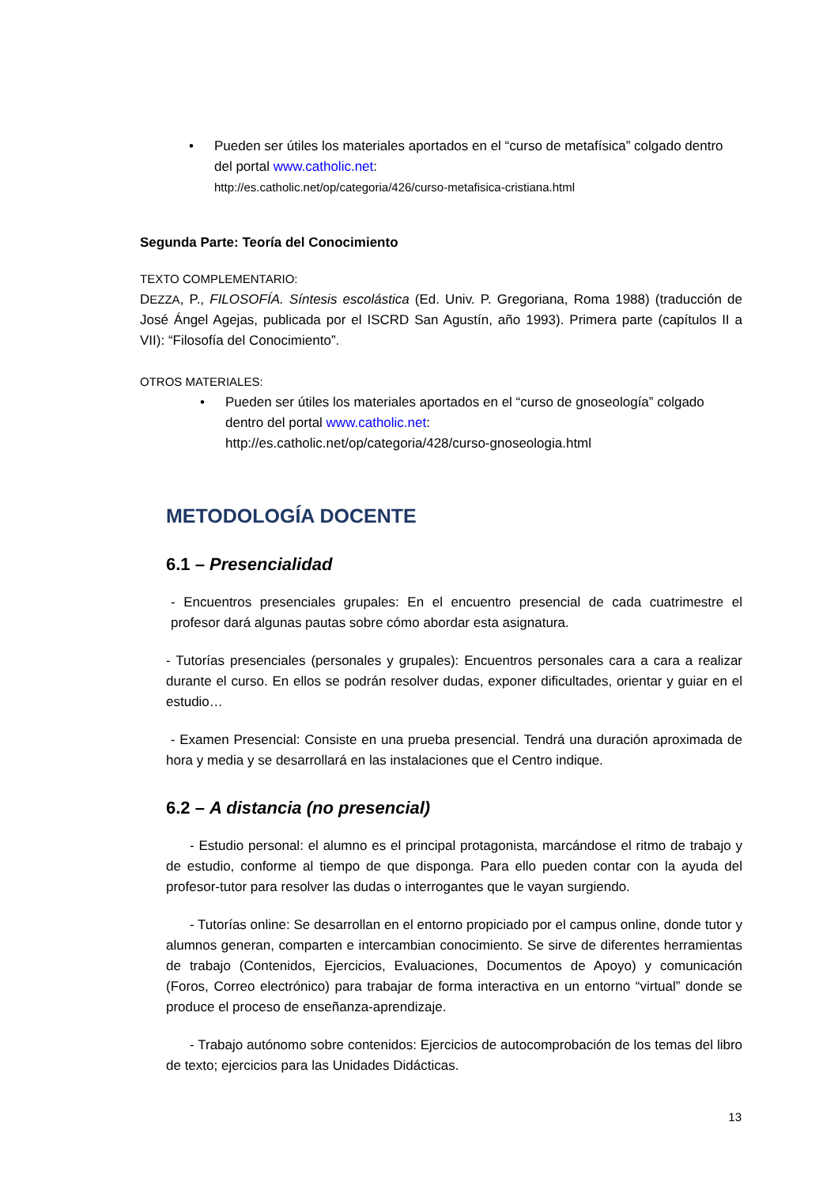• Pueden ser útiles los materiales aportados en el “curso de metafísica” colgado dentro del portal www.catholic.net:
http://es.catholic.net/op/categoria/426/curso-metafisica-cristiana.html
Segunda Parte: Teoría del Conocimiento
TEXTO COMPLEMENTARIO:
DEZZA, P., FILOSOFÍA. Síntesis escolástica (Ed. Univ. P. Gregoriana, Roma 1988) (traducción de José Ángel Agejas, publicada por el ISCRD San Agustín, año 1993). Primera parte (capítulos II a VII): “Filosofía del Conocimiento”.
OTROS MATERIALES:
• Pueden ser útiles los materiales aportados en el “curso de gnoseología” colgado dentro del portal www.catholic.net:
http://es.catholic.net/op/categoria/428/curso-gnoseologia.html
METODOLOGÍA DOCENTE
6.1 – Presencialidad
- Encuentros presenciales grupales: En el encuentro presencial de cada cuatrimestre el profesor dará algunas pautas sobre cómo abordar esta asignatura.
- Tutorías presenciales (personales y grupales): Encuentros personales cara a cara a realizar durante el curso. En ellos se podrán resolver dudas, exponer dificultades, orientar y guiar en el estudio…
- Examen Presencial: Consiste en una prueba presencial. Tendrá una duración aproximada de hora y media y se desarrollará en las instalaciones que el Centro indique.
6.2 – A distancia (no presencial)
- Estudio personal: el alumno es el principal protagonista, marcándose el ritmo de trabajo y de estudio, conforme al tiempo de que disponga. Para ello pueden contar con la ayuda del profesor-tutor para resolver las dudas o interrogantes que le vayan surgiendo.
- Tutorías online: Se desarrollan en el entorno propiciado por el campus online, donde tutor y alumnos generan, comparten e intercambian conocimiento. Se sirve de diferentes herramientas de trabajo (Contenidos, Ejercicios, Evaluaciones, Documentos de Apoyo) y comunicación (Foros, Correo electrónico) para trabajar de forma interactiva en un entorno “virtual” donde se produce el proceso de enseñanza-aprendizaje.
- Trabajo autónomo sobre contenidos: Ejercicios de autocomprobación de los temas del libro de texto; ejercicios para las Unidades Didácticas.
13